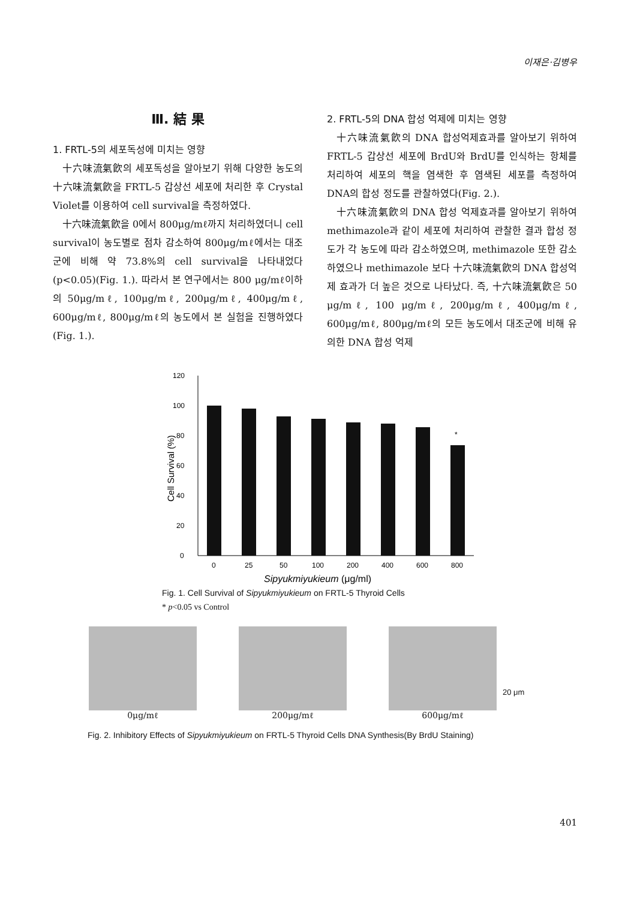이재은·김병우
Ⅲ. 結 果
1. FRTL-5의 세포독성에 미치는 영향
十六味流氣飮의 세포독성을 알아보기 위해 다양한 농도의 十六味流氣飮을 FRTL-5 갑상선 세포에 처리한 후 Crystal Violet를 이용하여 cell survival을 측정하였다.
十六味流氣飮을 0에서 800μg/mℓ까지 처리하였더니 cell survival이 농도별로 점차 감소하여 800μg/mℓ에서는 대조군에 비해 약 73.8%의 cell survival을 나타내었다(p<0.05)(Fig. 1.). 따라서 본 연구에서는 800 μg/mℓ이하의 50μg/mℓ, 100μg/mℓ, 200μg/mℓ, 400μg/mℓ, 600μg/mℓ, 800μg/mℓ의 농도에서 본 실험을 진행하였다(Fig. 1.).
2. FRTL-5의 DNA 합성 억제에 미치는 영향
十六味流氣飮의 DNA 합성억제효과를 알아보기 위하여 FRTL-5 갑상선 세포에 BrdU와 BrdU를 인식하는 항체를 처리하여 세포의 핵을 염색한 후 염색된 세포를 측정하여 DNA의 합성 정도를 관찰하였다(Fig. 2.).
十六味流氣飮의 DNA 합성 억제효과를 알아보기 위하여 methimazole과 같이 세포에 처리하여 관찰한 결과 합성 정도가 각 농도에 따라 감소하였으며, methimazole 또한 감소하였으나 methimazole 보다 十六味流氣飮의 DNA 합성억제 효과가 더 높은 것으로 나타났다. 즉, 十六味流氣飮은 50 μg/mℓ, 100 μg/mℓ, 200μg/mℓ, 400μg/mℓ, 600μg/mℓ, 800μg/mℓ의 모든 농도에서 대조군에 비해 유의한 DNA 합성 억제
Cell Survival (%)
0
20
40
60
80
100
120
*
0
25
50
100
200
400
600
800
Sipyukmiyukieum (μg/ml)
Fig. 1. Cell Survival of Sipyukmiyukieum on FRTL-5 Thyroid Cells
* p<0.05 vs Control
0μg/mℓ
200μg/mℓ
600μg/mℓ
20 μm
Fig. 2. Inhibitory Effects of Sipyukmiyukieum on FRTL-5 Thyroid Cells DNA Synthesis(By BrdU Staining)
401